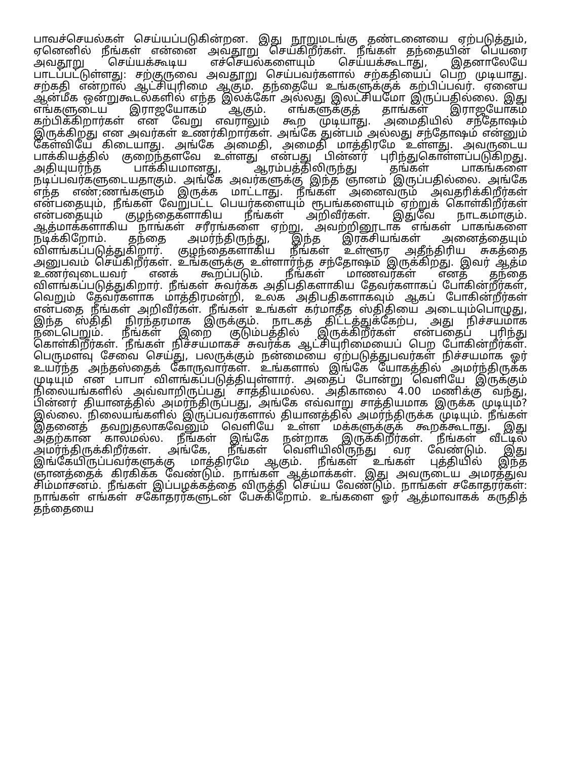பாவச்செயல்கள் செய்யப்படுகின்றன. இது நூறுமடங்கு தண்டனையை ஏற்படுத்தும், ஏனெனில் நீங்கள் என்னை அவதூறு செய்கிறீர்கள். நீங்கள் தந்தையின் பெயரை அவதூறு செய்யக்கூடிய எச்செயல்களையும் செய்யக்கூடாது, இதனாலேயே பாடப்பட்டுள்ளது: சற்குருவை அவதூறு செய்பவர்களால் சற்கதியைப் பெற முடியாது. சற்கதி என்றால் ஆட்சியுரிமை ஆகும். தந்தையே உங்களுக்குக் கற்பிப்பவர். ஏனைய ஆன்மீக ஒன்றுகூடல்களில் எந்த இலக்கோ அல்லது இலட்சியமோ இருப்பதில்லை. இது எங்களுடைய இராஜயோகம் ஆகும். எங்களுக்குத் தாங்கள் இராஜயோகம் கற்பிக்கிறார்கள் என வேறு எவராலும் கூற முடியாது. அமைதியில் சந்தோஷம் இருக்கிறது என அவர்கள் உணர்கிறார்கள். அங்கே துன்பம் அல்லது சந்தோஷம் என்னும் கேள்வியே கிடையாது. அங்கே அமைதி, அமைதி மாத்திரமே உள்ளது. அவருடைய பாக்கியத்தில் குறைந்தளவே உள்ளது என்பது பின்னர் புரிந்துகொள்ளப்படுகிறது. அதியுயர்ந்த பாக்கியமானது, ஆரம்பத்திலிருந்து தங்கள் பாகங்களை நடிப்பவர்களுடையதாகும். அங்கே அவர்களுக்கு இந்த ஞானம் இருப்பதில்லை. அங்கே எந்த எண்;ணங்களும் இருக்க மாட்டாது. நீங்கள் அனைவரும் அவதரிக்கிறீர்கள் என்பதையும், நீங்கள் வேறுபட்ட பெயர்களையும் ரூபங்களையும் ஏற்றுக் கொள்கிறீர்கள் என்பதையும் குழந்தைகளாகிய நீங்கள் அறிவீர்கள். இதுவே நாடகமாகும். ஆத்மாக்களாகிய நாங்கள் சரீரங்களை ஏற்று, அவற்றினூடாக எங்கள் பாகங்களை நடிக்கிறோம். தந்தை அமர்ந்திருந்து, இந்த இரகசியங்கள் அனைத்தையும் விளங்கப்படுத்துகிறார். குழந்தைகளாகிய நீங்கள் உள்ளூர அதீந்திரிய சுகத்தை அனுபவம் செய்கிறீர்கள். உங்களுக்கு உள்ளார்ந்த சந்தோஷம் இருக்கிறது. இவர் ஆத்ம உணர்வுடையவர் எனக் கூறப்படும். நீங்கள் மாணவர்கள் எனத் தந்தை விளங்கப்படுத்துகிறார். நீங்கள் சுவர்க்க அதிபதிகளாகிய தேவர்களாகப் போகின்றீர்கள், வெறும் தேவர்களாக மாத்திரமன்றி, உலக அதிபதிகளாகவும் ஆகப் போகின்றீர்கள் என்பதை நீங்கள் அறிவீர்கள். நீங்கள் உங்கள் கர்மாதீத ஸ்திதியை அடையும்பொழுது, இந்த ஸ்திதி நிரந்தரமாக இருக்கும். நாடகத் திட்டத்துக்கேற்ப, அது நிச்சயமாக நடைபெறும். நீங்கள் இறை குடும்பத்தில் இருக்கிறீர்கள் என்பதைப் புரிந்து கொள்கிறீர்கள். நீங்கள் நிச்சயமாகச் சுவர்க்க ஆட்சியுரிமையைப் பெற போகின்றீர்கள். பெருமளவு சேவை செய்து, பலருக்கும் நன்மையை ஏற்படுத்துபவர்கள் நிச்சயமாக ஓர் உயர்ந்த அந்தஸ்தைக் கோருவார்கள். உங்களால் இங்கே யோகத்தில் அமர்ந்திருக்க முடியும் என பாபா விளங்கப்படுத்தியுள்ளார். அதைப் போன்று வெளியே இருக்கும் நிலையங்களில் அவ்வாறிருப்பது சாத்தியமல்ல. அதிகாலை 4.00 மணிக்கு வந்து, பின்னர் தியானத்தில் அமர்ந்திருப்பது, அங்கே எவ்வாறு சாத்தியமாக இருக்க முடியும்? இல்லை. நிலையங்களில் இருப்பவர்களால் தியானத்தில் அமர்ந்திருக்க முடியும். நீங்கள் இதனைத் தவறுதலாகவேனும் வெளியே உள்ள மக்களுக்குக் கூறக்கூடாது. இது அதற்கான காலமல்ல. நீங்கள் இங்கே நன்றாக இருக்கிறீர்கள். நீங்கள் வீட்டில் அமர்ந்திருக்கிறீர்கள். அங்கே, நீங்கள் வெளியிலிருந்து வர வேண்டும். இது இங்கேயிருப்பவர்களுக்கு மாத்திரமே ஆகும். நீங்கள் உங்கள் புத்தியில் இந்த ஞானத்தைக் கிரகிக்க வேண்டும். நாங்கள் ஆத்மாக்கள். இது அவருடைய அமரத்துவ சிம்மாசனம். நீங்கள் இப்பழக்கத்தை விருத்தி செய்ய வேண்டும். நாங்கள் சகோதரர்கள்: நாங்கள் எங்கள் சகோதரர்களுடன் பேசுகிறோம். உங்களை ஓர் ஆத்மாவாகக் கருதித் தந்தையை